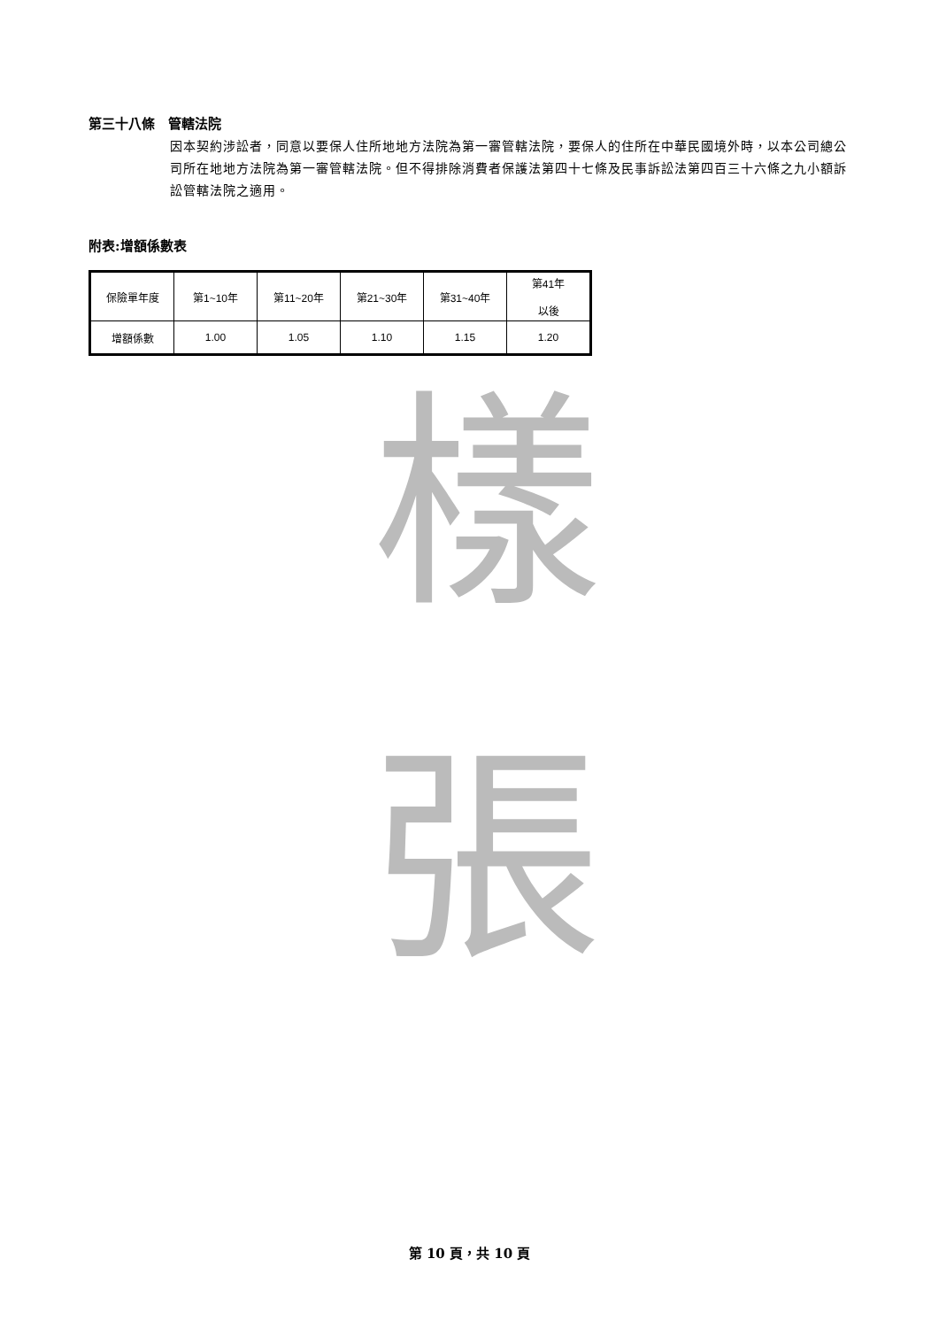第三十八條　管轄法院
因本契約涉訟者，同意以要保人住所地地方法院為第一審管轄法院，要保人的住所在中華民國境外時，以本公司總公司所在地地方法院為第一審管轄法院。但不得排除消費者保護法第四十七條及民事訴訟法第四百三十六條之九小額訴訟管轄法院之適用。
附表:增額係數表
| 保險單年度 | 第1~10年 | 第11~20年 | 第21~30年 | 第31~40年 | 第41年 以後 |
| 增額係數 | 1.00 | 1.05 | 1.10 | 1.15 | 1.20 |
樣
張
第 10 頁，共 10 頁